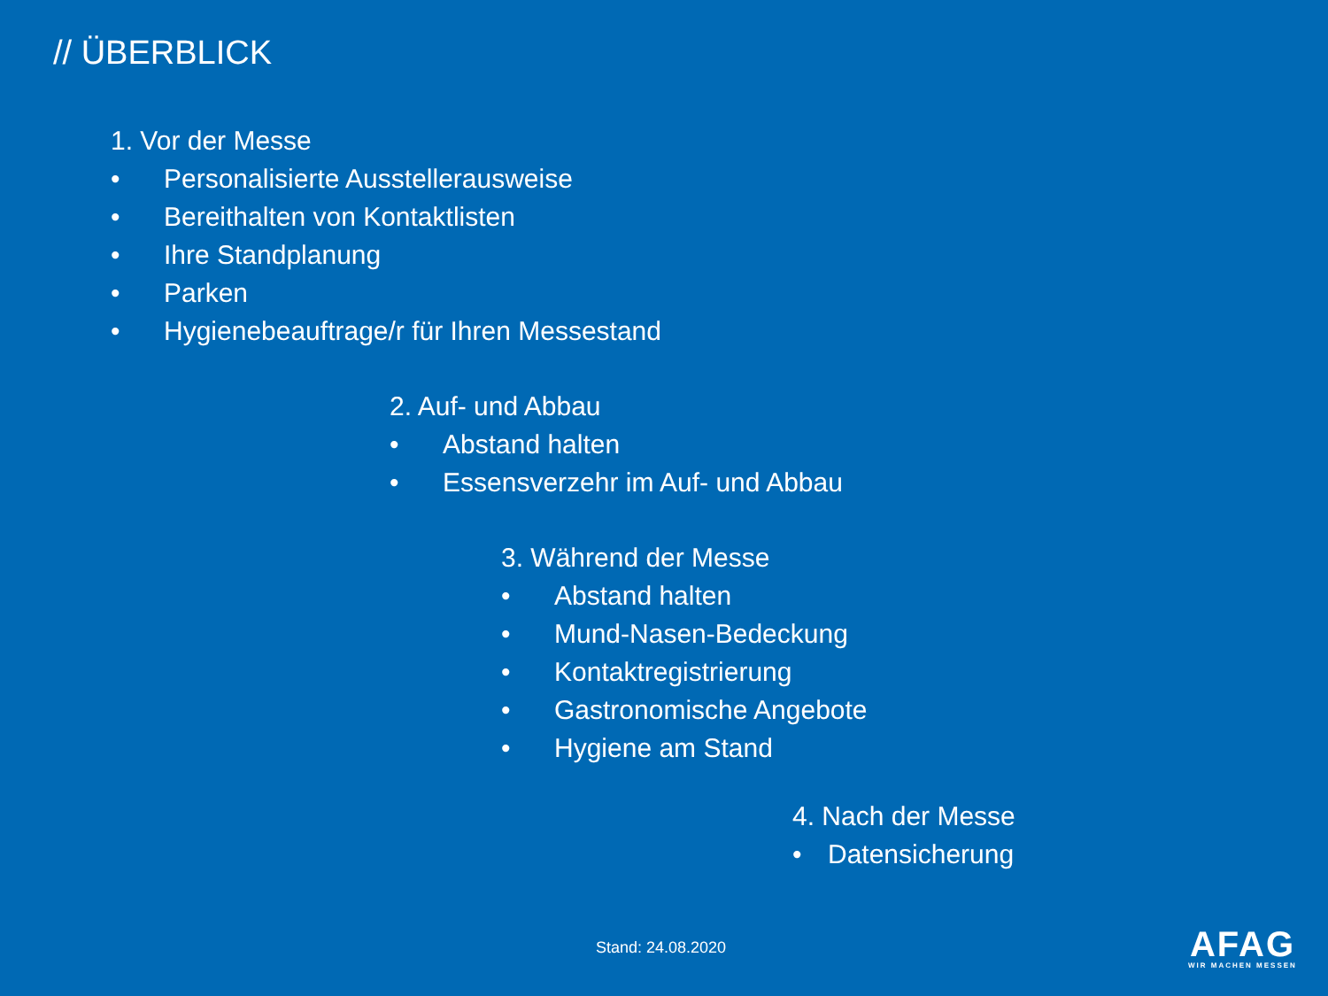// ÜBERBLICK
1. Vor der Messe
• Personalisierte Ausstellerausweise
• Bereithalten von Kontaktlisten
• Ihre Standplanung
• Parken
• Hygienebeauftrage/r für Ihren Messestand
2. Auf- und Abbau
• Abstand halten
• Essensverzehr im Auf- und Abbau
3. Während der Messe
• Abstand halten
• Mund-Nasen-Bedeckung
• Kontaktregistrierung
• Gastronomische Angebote
• Hygiene am Stand
4. Nach der Messe
• Datensicherung
Stand: 24.08.2020
AFAG
WIR MACHEN MESSEN